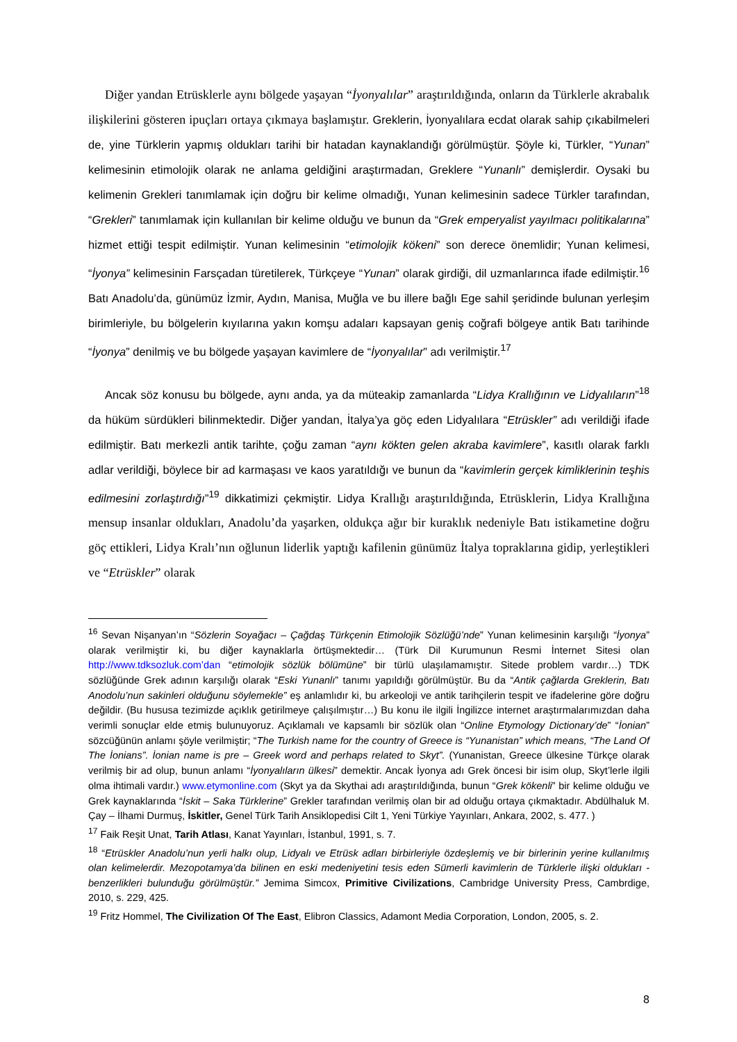Diğer yandan Etrüsklerle aynı bölgede yaşayan “İyonyalılar” araştırıldığında, onların da Türklerle akrabalık ilişkilerini gösteren ipuçları ortaya çıkmaya başlamıştır. Greklerin, İyonyalılara ecdat olarak sahip çıkabilmeleri de, yine Türklerin yapmış oldukları tarihi bir hatadan kaynaklandığı görülmüştür. Şöyle ki, Türkler, “Yunan” kelimesinin etimolojik olarak ne anlama geldiğini araştırmadan, Greklere “Yunanlı” demişlerdir. Oysaki bu kelimenin Grekleri tanımlamak için doğru bir kelime olmadığı, Yunan kelimesinin sadece Türkler tarafından, “Grekleri” tanımlamak için kullanılan bir kelime olduğu ve bunun da “Grek emperyalist yayılmacı politikalarına” hizmet ettiği tespit edilmiştir. Yunan kelimesinin “etimolojik kökeni” son derece önemlidir; Yunan kelimesi, “İyonya” kelimesinin Farsçadan türetilerek, Türkçeye “Yunan” olarak girdiği, dil uzmanlarınca ifade edilmiştir.<sup>16</sup> Batı Anadolu’da, günümüz İzmir, Aydın, Manisa, Muğla ve bu illere bağlı Ege sahil şeridinde bulunan yerleşim birimleriyle, bu bölgelerin kıyılarına yakın komşu adaları kapsayan geniş coğrafi bölgeye antik Batı tarihinde “İyonya” denilmiş ve bu bölgede yaşayan kavimlere de “İyonyalılar” adı verilmiştir.<sup>17</sup>
Ancak söz konusu bu bölgede, aynı anda, ya da müteakip zamanlarda “Lidya Krallığının ve Lidyalıların”<sup>18</sup> da hüküm sürdükleri bilinmektedir. Diğer yandan, İtalya’ya göç eden Lidyalılara “Etrüskler” adı verildiği ifade edilmiştir. Batı merkezli antik tarihte, çoğu zaman “aynı kökten gelen akraba kavimlere”, kasıtlı olarak farklı adlar verildiği, böylece bir ad karmaşası ve kaos yaratıldığı ve bunun da “kavimlerin gerçek kimliklerinin teşhis edilmesini zorlaştırdığı”<sup>19</sup> dikkatimizi çekmiştir. Lidya Krallığı araştırıldığında, Etrüsklerin, Lidya Krallığına mensup insanlar oldukları, Anadolu’da yaşarken, oldukça ağır bir kuraklık nedeniyle Batı istikametine doğru göç ettikleri, Lidya Kralı’nın oğlunun liderlik yaptığı kafilenin günümüz İtalya topraklarına gidip, yerleştikleri ve “Etrüskler” olarak
<sup>16</sup> Sevan Nişanyan’ın “Sözlerin Soyağacı – Çağdaş Türkçenin Etimolojik Sözlüğü’nde” Yunan kelimesinin karşılığı “İyonya” olarak verilmiştir ki, bu diğer kaynaklarla örtüşmektedir… (Türk Dil Kurumunun Resmi İnternet Sitesi olan http://www.tdksozluk.com’dan “etimolojik sözlük bölümüne” bir türlü ulaşılamamıştır. Sitede problem vardır…) TDK sözlüğünde Grek adının karşılığı olarak “Eski Yunanlı” tanımı yapıldığı görülmüştür. Bu da “Antik çağlarda Greklerin, Batı Anodolu’nun sakinleri olduğunu söylemekle” eş anlamlıdır ki, bu arkeoloji ve antik tarihçilerin tespit ve ifadelerine göre doğru değildir. (Bu hususa tezimizde açıklık getirilmeye çalışılmıştır…) Bu konu ile ilgili İngilizce internet araştırmalarımızdan daha verimli sonuçlar elde etmiş bulunuyoruz. Açıklamalı ve kapsamlı bir sözlük olan “Online Etymology Dictionary’de” “İonian” sözcüğünün anlamı şöyle verilmiştir; “The Turkish name for the country of Greece is “Yunanistan” which means, “The Land Of The İonians”. İonian name is pre – Greek word and perhaps related to Skyt”. (Yunanistan, Greece ülkesine Türkçe olarak verilmiş bir ad olup, bunun anlamı “İyonyalıların ülkesi” demektir. Ancak İyonya adı Grek öncesi bir isim olup, Skyt’lerle ilgili olma ihtimali vardır.) www.etymonline.com (Skyt ya da Skythai adı araştırıldığında, bunun “Grek kökenli” bir kelime olduğu ve Grek kaynaklarında “İskit – Saka Türklerine” Grekler tarafından verilmiş olan bir ad olduğu ortaya çıkmaktadır. Abdülhaluk M. Çay – İlhami Durmuş, İskitler, Genel Türk Tarih Ansiklopedisi Cilt 1, Yeni Türkiye Yayınları, Ankara, 2002, s. 477. )
<sup>17</sup> Faik Reşit Unat, Tarih Atlası, Kanat Yayınları, İstanbul, 1991, s. 7.
<sup>18</sup> “Etrüskler Anadolu’nun yerli halkı olup, Lidyalı ve Etrüsk adları birbirleriyle özdeşlemiş ve bir birlerinin yerine kullanılmış olan kelimelerdir. Mezopotamya’da bilinen en eski medeniyetini tesis eden Sümerli kavimlerin de Türklerle ilişki oldukları - benzerlikleri bulunduğu görülmüştür.” Jemima Simcox, Primitive Civilizations, Cambridge University Press, Cambrdige, 2010, s. 229, 425.
<sup>19</sup> Fritz Hommel, The Civilization Of The East, Elibron Classics, Adamont Media Corporation, London, 2005, s. 2.
8